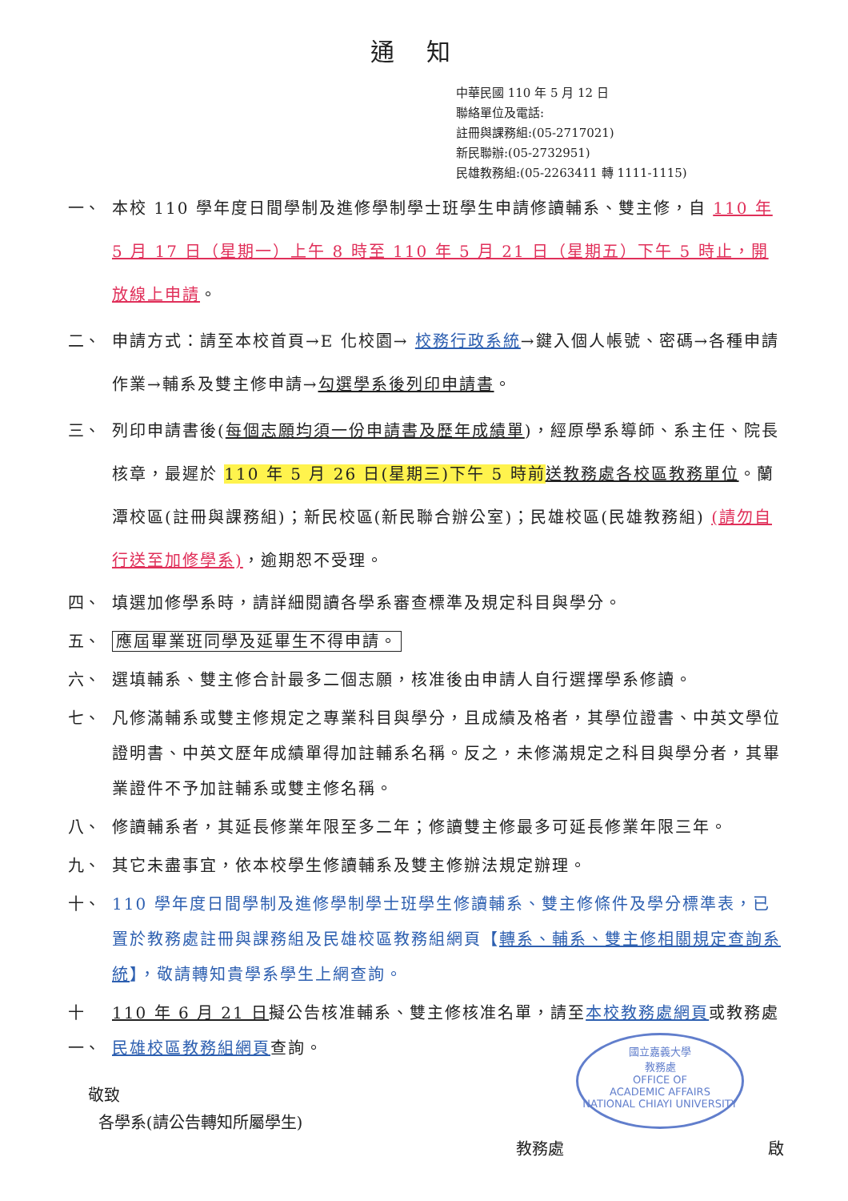通知
中華民國 110 年 5 月 12 日
聯絡單位及電話:
註冊與課務組:(05-2717021)
新民聯辦:(05-2732951)
民雄教務組:(05-2263411 轉 1111-1115)
一、 本校 110 學年度日間學制及進修學制學士班學生申請修讀輔系、雙主修，自 110 年 5 月 17 日（星期一）上午 8 時至 110 年 5 月 21 日（星期五）下午 5 時止，開放線上申請。
二、 申請方式：請至本校首頁→E 化校園→ 校務行政系統→鍵入個人帳號、密碼→各種申請作業→輔系及雙主修申請→勾選學系後列印申請書。
三、 列印申請書後(每個志願均須一份申請書及歷年成績單)，經原學系導師、系主任、院長核章，最遲於 110 年 5 月 26 日(星期三)下午 5 時前 送教務處各校區教務單位。蘭潭校區(註冊與課務組)；新民校區(新民聯合辦公室)；民雄校區(民雄教務組) (請勿自行送至加修學系)，逾期恕不受理。
四、 填選加修學系時，請詳細閱讀各學系審查標準及規定科目與學分。
五、 應屆畢業班同學及延畢生不得申請。
六、 選填輔系、雙主修合計最多二個志願，核准後由申請人自行選擇學系修讀。
七、 凡修滿輔系或雙主修規定之專業科目與學分，且成績及格者，其學位證書、中英文學位證明書、中英文歷年成績單得加註輔系名稱。反之，未修滿規定之科目與學分者，其畢業證件不予加註輔系或雙主修名稱。
八、 修讀輔系者，其延長修業年限至多二年；修讀雙主修最多可延長修業年限三年。
九、 其它未盡事宜，依本校學生修讀輔系及雙主修辦法規定辦理。
十、 110 學年度日間學制及進修學制學士班學生修讀輔系、雙主修條件及學分標準表，已置於教務處註冊與課務組及民雄校區教務組網頁【轉系、輔系、雙主修相關規定查詢系統】，敬請轉知貴學系學生上網查詢。
十一、
110 年 6 月 21 日擬公告核准輔系、雙主修核准名單，請至本校教務處網頁或教務處民雄校區教務組網頁查詢。
敬致
各學系(請公告轉知所屬學生)
教務處 啟
國立嘉義大學
教務處
OFFICE OF
ACADEMIC AFFAIRS
NATIONAL CHIAYI UNIVERSITY